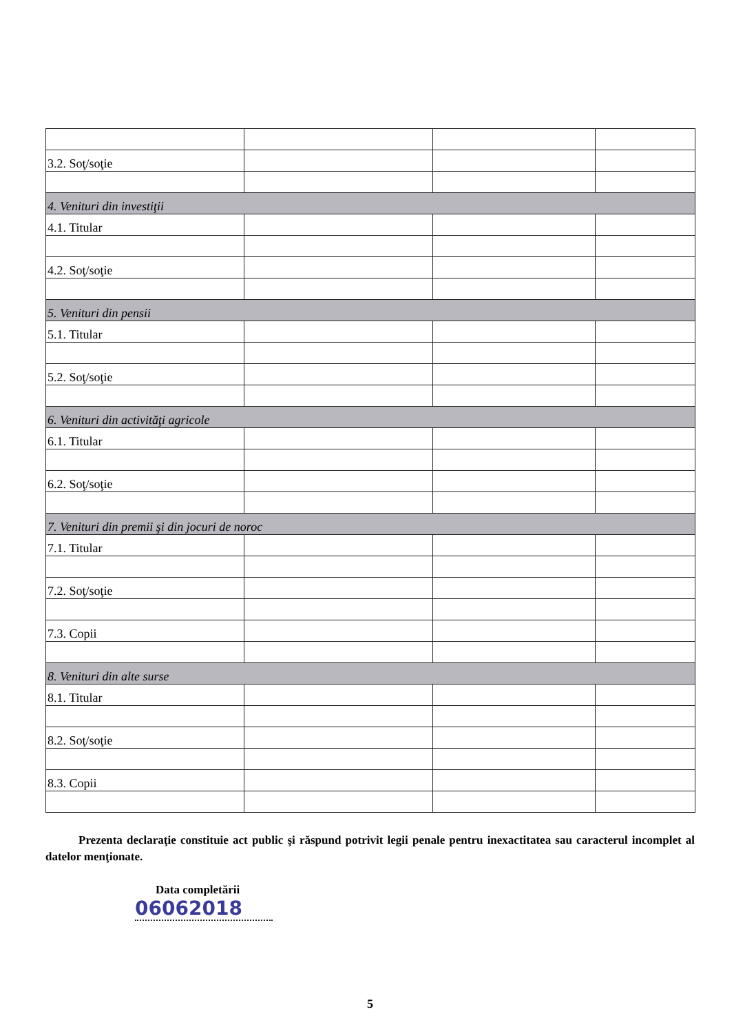| 3.2. Soţ/soţie | | | |
| 4. Venituri din investiţii | | | |
| 4.1. Titular | | | |
| 4.2. Soţ/soţie | | | |
| 5. Venituri din pensii | | | |
| 5.1. Titular | | | |
| 5.2. Soţ/soţie | | | |
| 6. Venituri din activităţi agricole | | | |
| 6.1. Titular | | | |
| 6.2. Soţ/soţie | | | |
| 7. Venituri din premii şi din jocuri de noroc | | | |
| 7.1. Titular | | | |
| 7.2. Soţ/soţie | | | |
| 7.3. Copii | | | |
| 8. Venituri din alte surse | | | |
| 8.1. Titular | | | |
| 8.2. Soţ/soţie | | | |
| 8.3. Copii | | | |
Prezenta declaraţie constituie act public şi răspund potrivit legii penale pentru inexactitatea sau caracterul incomplet al datelor menţionate.
Data completării
06062018
5